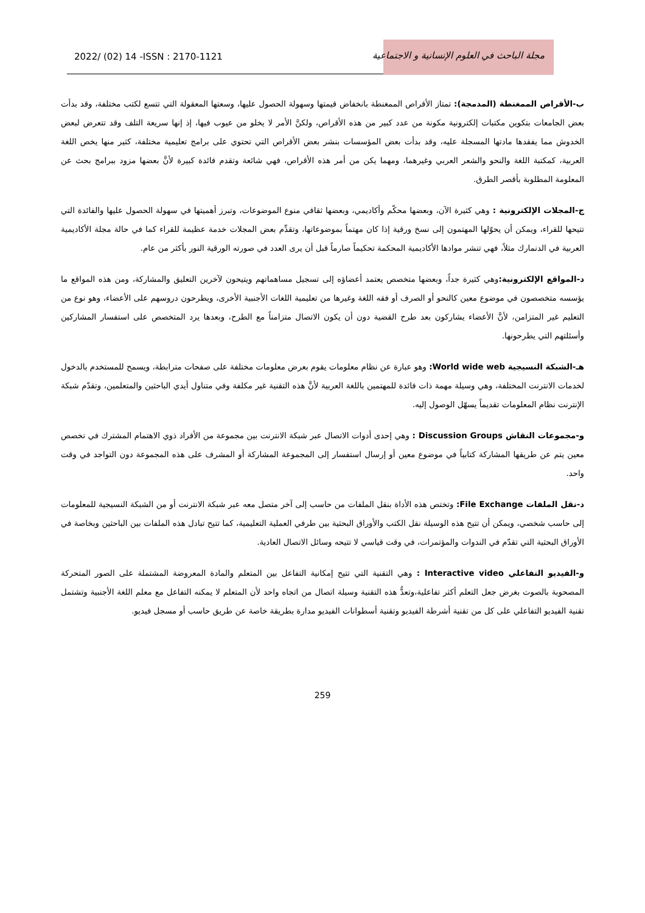مجلة الباحث في العلوم الإنسانية و الاجتماعية
2022/ (02) 14 -ISSN : 2170-1121
ب-الأقراص الممغنطة (المدمجة): تمتاز الأقراص الممغنطة بانخفاض قيمتها وسهولة الحصول عليها، وسعتها المعقولة التي تتسع لكتب مختلفة، وقد بدأت بعض الجامعات بتكوين مكتبات إلكترونية مكونة من عدد كبير من هذه الأقراص، ولكنَّ الأمر لا يخلو من عيوب فيها، إذ إنها سريعة التلف وقد تتعرض لبعض الخدوش مما يفقدها مادتها المسجلة عليه، وقد بدأت بعض المؤسسات بنشر بعض الأقراص التي تحتوي على برامج تعليمية مختلفة، كثير منها يخص اللغة العربية، كمكتبة اللغة والنحو والشعر العربي وغيرهما، ومهما يكن من أمر هذه الأقراص، فهي شائعة وتقدم فائدة كبيرة لأنَّ بعضها مزود ببرامج بحث عن المعلومة المطلوبة بأقصر الطرق.
ج-المجلات الإلكترونية : وهي كثيرة الآن، وبعضها محكّم وأكاديمي، وبعضها ثقافي منوع الموضوعات، وتبرز أهميتها في سهولة الحصول عليها والفائدة التي تتيحها للقراء، ويمكن أن يحوّلها المهتمون إلى نسخ ورقية إذا كان مهتماً بموضوعاتها، وتقدِّم بعض المجلات خدمة عظيمة للقراء كما في حالة مجلة الأكاديمية العربية في الدنمارك مثلاً، فهي تنشر موادها الأكاديمية المحكمة تحكيماً صارماً قبل أن يرى العدد في صورته الورقية النور بأكثر من عام.
د-المواقع الإلكترونية: وهي كثيرة جداً، وبعضها متخصص يعتمد أعضاؤه إلى تسجيل مساهماتهم ويتيحون لآخرين التعليق والمشاركة، ومن هذه المواقع ما يؤسسه متخصصون في موضوع معين كالنحو أو الصرف أو فقه اللغة وغيرها من تعليمية اللغات الأجنبية الأخرى، ويطرحون دروسهم على الأعضاء، وهو نوع من التعليم غير المتزامن، لأنَّ الأعضاء يشاركون بعد طرح القضية دون أن يكون الاتصال متزامناً مع الطرح، وبعدها يرد المتخصص على استفسار المشاركين وأسئلتهم التي يطرحونها.
هـ-الشبكة النسيجية World wide web: وهو عبارة عن نظام معلومات يقوم بعرض معلومات مختلفة على صفحات مترابطة، ويسمح للمستخدم بالدخول لخدمات الانترنت المختلفة، وهي وسيلة مهمة ذات فائدة للمهتمين باللغة العربية لأنَّ هذه التقنية غير مكلفة وفي متناول أيدي الباحثين والمتعلمين، وتقدّم شبكة الإنترنت نظام المعلومات تقديماً يسهّل الوصول إليه.
و-مجموعات النقاش Discussion Groups : وهي إحدى أدوات الاتصال عبر شبكة الانترنت بين مجموعة من الأفراد ذوي الاهتمام المشترك في تخصص معين يتم عن طريقها المشاركة كتابياً في موضوع معين أو إرسال استفسار إلى المجموعة المشاركة أو المشرف على هذه المجموعة دون التواجد في وقت واحد.
د-نقل الملفات File Exchange: وتختص هذه الأداة بنقل الملفات من حاسب إلى آخر متصل معه عبر شبكة الانترنت أو من الشبكة النسيجية للمعلومات إلى حاسب شخصي، ويمكن أن تتيح هذه الوسيلة نقل الكتب والأوراق البحثية بين طرفي العملية التعليمية، كما تتيح تبادل هذه الملفات بين الباحثين وبخاصة في الأوراق البحثية التي تقدّم في الندوات والمؤتمرات، في وقت قياسي لا تتيحه وسائل الاتصال العادية.
و-الفيديو التفاعلي Interactive video : وهي التقنية التي تتيح إمكانية التفاعل بين المتعلم والمادة المعروضة المشتملة على الصور المتحركة المصحوبة بالصوت بغرض جعل التعلم أكثر تفاعلية،وتعدُّ هذه التقنية وسيلة اتصال من اتجاه واحد لأن المتعلم لا يمكنه التفاعل مع معلم اللغة الأجنبية وتشتمل تقنية الفيديو التفاعلي على كل من تقنية أشرطة الفيديو وتقنية أسطوانات الفيديو مدارة بطريقة خاصة عن طريق حاسب أو مسجل فيديو.
259